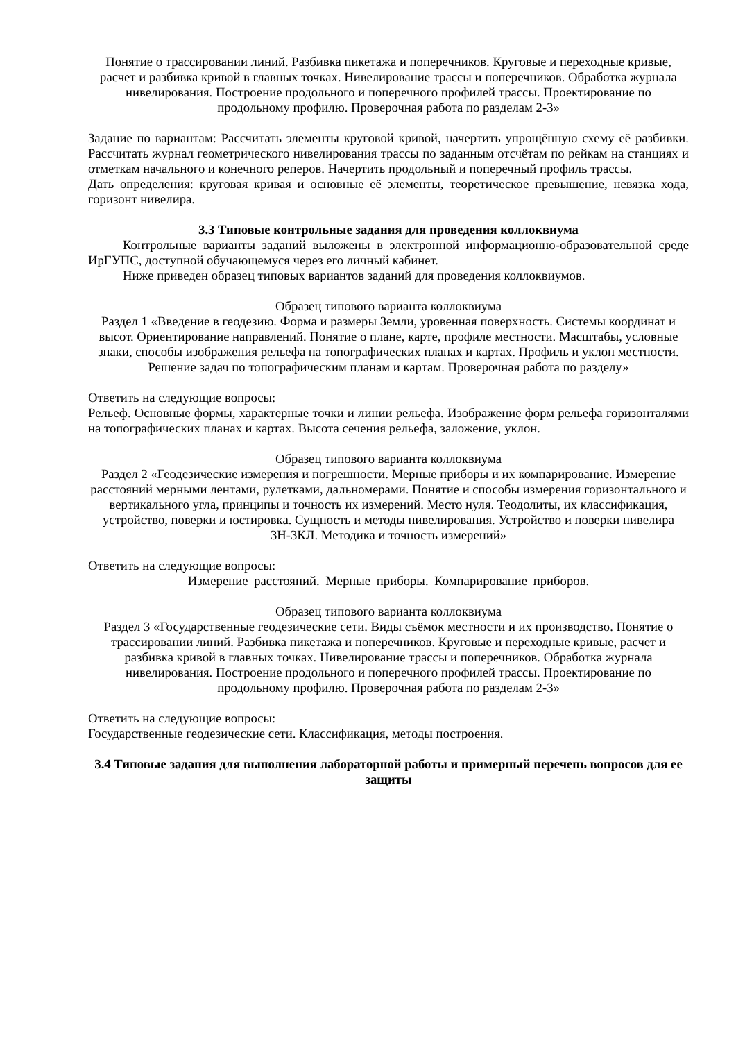Понятие о трассировании линий. Разбивка пикетажа и поперечников. Круговые и переходные кривые, расчет и разбивка кривой в главных точках. Нивелирование трассы и поперечников. Обработка журнала нивелирования. Построение продольного и поперечного профилей трассы. Проектирование по продольному профилю. Проверочная работа по разделам 2-3»
Задание по вариантам: Рассчитать элементы круговой кривой, начертить упрощённую схему её разбивки. Рассчитать журнал геометрического нивелирования трассы по заданным отсчётам по рейкам на станциях и отметкам начального и конечного реперов. Начертить продольный и поперечный профиль трассы.
Дать определения: круговая кривая и основные её элементы, теоретическое превышение, невязка хода, горизонт нивелира.
3.3 Типовые контрольные задания для проведения коллоквиума
Контрольные варианты заданий выложены в электронной информационно-образовательной среде ИрГУПС, доступной обучающемуся через его личный кабинет.
Ниже приведен образец типовых вариантов заданий для проведения коллоквиумов.
Образец типового варианта коллоквиума
Раздел 1 «Введение в геодезию. Форма и размеры Земли, уровенная поверхность. Системы координат и высот. Ориентирование направлений. Понятие о плане, карте, профиле местности. Масштабы, условные знаки, способы изображения рельефа на топографических планах и картах. Профиль и уклон местности. Решение задач по топографическим планам и картам. Проверочная работа по разделу»
Ответить на следующие вопросы:
Рельеф. Основные формы, характерные точки и линии рельефа. Изображение форм рельефа горизонталями на топографических планах и картах. Высота сечения рельефа, заложение, уклон.
Образец типового варианта коллоквиума
Раздел 2 «Геодезические измерения и погрешности. Мерные приборы и их компарирование. Измерение расстояний мерными лентами, рулетками, дальномерами. Понятие и способы измерения горизонтального и вертикального угла, принципы и точность их измерений. Место нуля. Теодолиты, их классификация, устройство, поверки и юстировка. Сущность и методы нивелирования. Устройство и поверки нивелира 3Н-3КЛ. Методика и точность измерений»
Ответить на следующие вопросы:
Измерение расстояний. Мерные приборы. Компарирование приборов.
Образец типового варианта коллоквиума
Раздел 3 «Государственные геодезические сети. Виды съёмок местности и их производство. Понятие о трассировании линий. Разбивка пикетажа и поперечников. Круговые и переходные кривые, расчет и разбивка кривой в главных точках. Нивелирование трассы и поперечников. Обработка журнала нивелирования. Построение продольного и поперечного профилей трассы. Проектирование по продольному профилю. Проверочная работа по разделам 2-3»
Ответить на следующие вопросы:
Государственные геодезические сети. Классификация, методы построения.
3.4 Типовые задания для выполнения лабораторной работы и примерный перечень вопросов для ее защиты